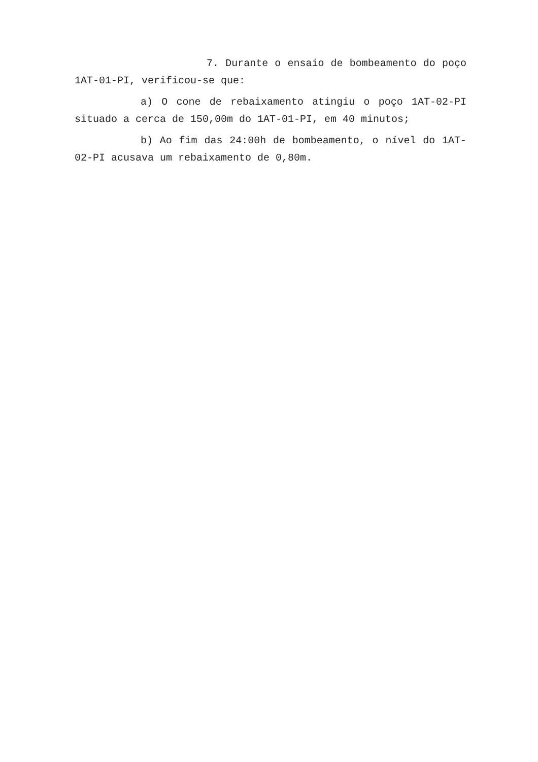7. Durante o ensaio de bombeamento do poço 1AT-01-PI, verificou-se que:
a) O cone de rebaixamento atingiu o poço 1AT-02-PI situado a cerca de 150,00m do 1AT-01-PI, em 40 minutos;
b) Ao fim das 24:00h de bombeamento, o nível do 1AT-02-PI acusava um rebaixamento de 0,80m.